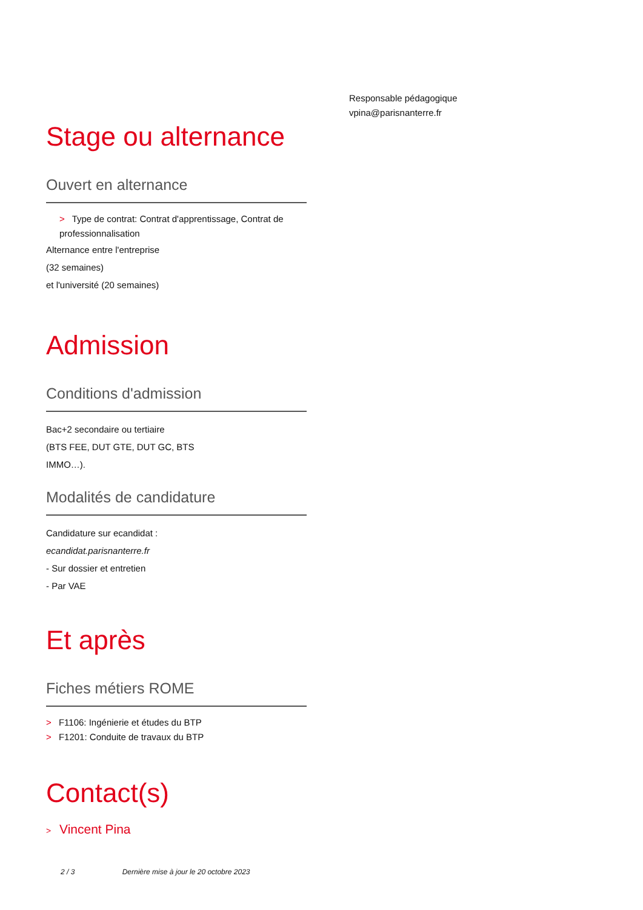Stage ou alternance
Ouvert en alternance
> Type de contrat: Contrat d'apprentissage, Contrat de professionnalisation
Alternance entre l'entreprise
(32 semaines)
et l'université (20 semaines)
Admission
Conditions d'admission
Bac+2 secondaire ou tertiaire
(BTS FEE, DUT GTE, DUT GC, BTS
IMMO…).
Modalités de candidature
Candidature sur ecandidat :
ecandidat.parisnanterre.fr
- Sur dossier et entretien
- Par VAE
Et après
Fiches métiers ROME
> F1106: Ingénierie et études du BTP
> F1201: Conduite de travaux du BTP
Contact(s)
> Vincent Pina
Responsable pédagogique
vpina@parisnanterre.fr
2 / 3 Dernière mise à jour le 20 octobre 2023